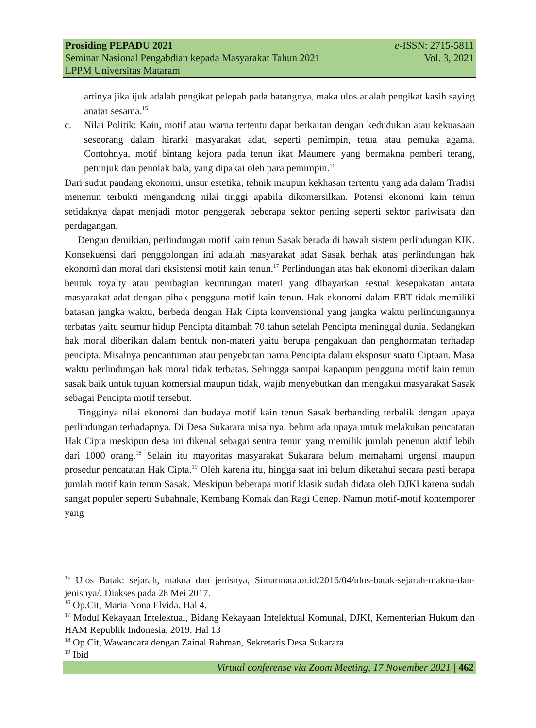Prosiding PEPADU 2021 e-ISSN: 2715-5811
Seminar Nasional Pengabdian kepada Masyarakat Tahun 2021 Vol. 3, 2021
LPPM Universitas Mataram
artinya jika ijuk adalah pengikat pelepah pada batangnya, maka ulos adalah pengikat kasih saying anatar sesama.<sup>15</sup>
c. Nilai Politik: Kain, motif atau warna tertentu dapat berkaitan dengan kedudukan atau kekuasaan seseorang dalam hirarki masyarakat adat, seperti pemimpin, tetua atau pemuka agama. Contohnya, motif bintang kejora pada tenun ikat Maumere yang bermakna pemberi terang, petunjuk dan penolak bala, yang dipakai oleh para pemimpin.<sup>16</sup>
Dari sudut pandang ekonomi, unsur estetika, tehnik maupun kekhasan tertentu yang ada dalam Tradisi menenun terbukti mengandung nilai tinggi apabila dikomersilkan. Potensi ekonomi kain tenun setidaknya dapat menjadi motor penggerak beberapa sektor penting seperti sektor pariwisata dan perdagangan.
Dengan demikian, perlindungan motif kain tenun Sasak berada di bawah sistem perlindungan KIK. Konsekuensi dari penggolongan ini adalah masyarakat adat Sasak berhak atas perlindungan hak ekonomi dan moral dari eksistensi motif kain tenun.<sup>17</sup> Perlindungan atas hak ekonomi diberikan dalam bentuk royalty atau pembagian keuntungan materi yang dibayarkan sesuai kesepakatan antara masyarakat adat dengan pihak pengguna motif kain tenun. Hak ekonomi dalam EBT tidak memiliki batasan jangka waktu, berbeda dengan Hak Cipta konvensional yang jangka waktu perlindungannya terbatas yaitu seumur hidup Pencipta ditambah 70 tahun setelah Pencipta meninggal dunia. Sedangkan hak moral diberikan dalam bentuk non-materi yaitu berupa pengakuan dan penghormatan terhadap pencipta. Misalnya pencantuman atau penyebutan nama Pencipta dalam eksposur suatu Ciptaan. Masa waktu perlindungan hak moral tidak terbatas. Sehingga sampai kapanpun pengguna motif kain tenun sasak baik untuk tujuan komersial maupun tidak, wajib menyebutkan dan mengakui masyarakat Sasak sebagai Pencipta motif tersebut.
Tingginya nilai ekonomi dan budaya motif kain tenun Sasak berbanding terbalik dengan upaya perlindungan terhadapnya. Di Desa Sukarara misalnya, belum ada upaya untuk melakukan pencatatan Hak Cipta meskipun desa ini dikenal sebagai sentra tenun yang memilik jumlah penenun aktif lebih dari 1000 orang.<sup>18</sup> Selain itu mayoritas masyarakat Sukarara belum memahami urgensi maupun prosedur pencatatan Hak Cipta.<sup>19</sup> Oleh karena itu, hingga saat ini belum diketahui secara pasti berapa jumlah motif kain tenun Sasak. Meskipun beberapa motif klasik sudah didata oleh DJKI karena sudah sangat populer seperti Subahnale, Kembang Komak dan Ragi Genep. Namun motif-motif kontemporer yang
<sup>15</sup> Ulos Batak: sejarah, makna dan jenisnya, Simarmata.or.id/2016/04/ulos-batak-sejarah-makna-dan-jenisnya/. Diakses pada 28 Mei 2017.
<sup>16</sup> Op.Cit, Maria Nona Elvida. Hal 4.
<sup>17</sup> Modul Kekayaan Intelektual, Bidang Kekayaan Intelektual Komunal, DJKI, Kementerian Hukum dan HAM Republik Indonesia, 2019. Hal 13
<sup>18</sup> Op.Cit, Wawancara dengan Zainal Rahman, Sekretaris Desa Sukarara
<sup>19</sup> Ibid
Virtual conferense via Zoom Meeting, 17 November 2021 | 462